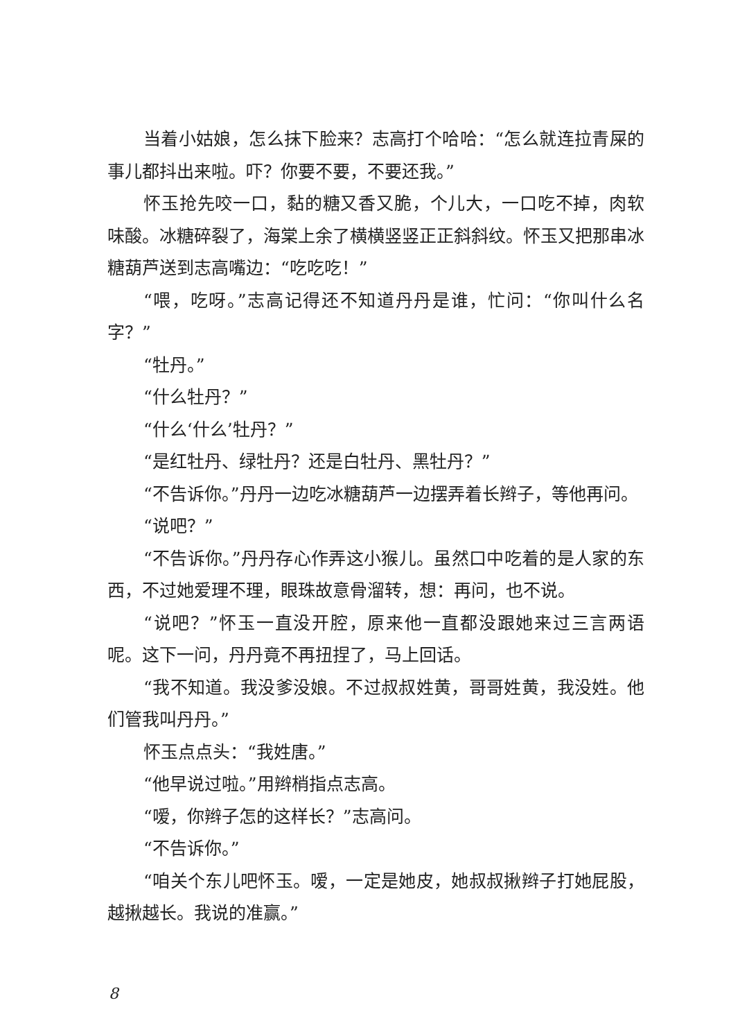当着小姑娘，怎么抹下脸来？志高打个哈哈：“怎么就连拉青屎的事儿都抖出来啦。吓？你要不要，不要还我。”
怀玉抢先咬一口，黏的糖又香又脆，个儿大，一口吃不掉，肉软味酸。冰糖碎裂了，海棠上余了横横竖竖正正斜斜纹。怀玉又把那串冰糖葫芦送到志高嘴边：“吃吃吃！”
“喂，吃呀。”志高记得还不知道丹丹是谁，忙问：“你叫什么名字？”
“牡丹。”
“什么牡丹？”
“什么‘什么’牡丹？”
“是红牡丹、绿牡丹？还是白牡丹、黑牡丹？”
“不告诉你。”丹丹一边吃冰糖葫芦一边摆弄着长辫子，等他再问。
“说吧？”
“不告诉你。”丹丹存心作弄这小猴儿。虽然口中吃着的是人家的东西，不过她爱理不理，眼珠故意骨溜转，想：再问，也不说。
“说吧？”怀玉一直没开腔，原来他一直都没跟她来过三言两语呢。这下一问，丹丹竟不再扭捏了，马上回话。
“我不知道。我没爹没娘。不过叔叔姓黄，哥哥姓黄，我没姓。他们管我叫丹丹。”
怀玉点点头：“我姓唐。”
“他早说过啦。”用辫梢指点志高。
“嗳，你辫子怎的这样长？”志高问。
“不告诉你。”
“咱关个东儿吧怀玉。嗳，一定是她皮，她叔叔揪辫子打她屁股，越揪越长。我说的准赢。”
8